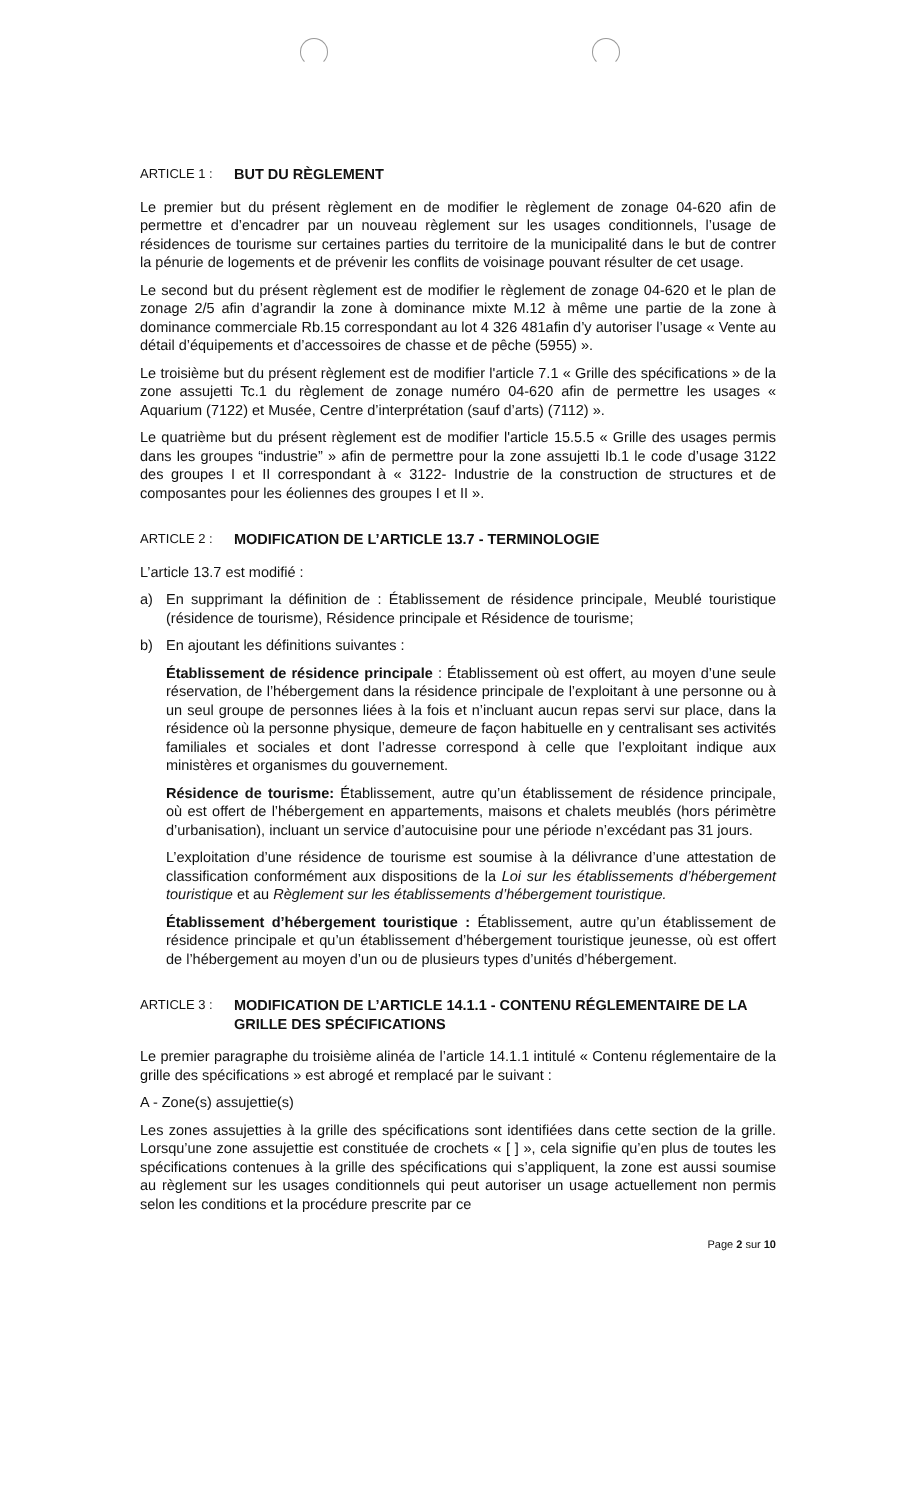ARTICLE 1 : BUT DU RÈGLEMENT
Le premier but du présent règlement en de modifier le règlement de zonage 04-620 afin de permettre et d’encadrer par un nouveau règlement sur les usages conditionnels, l’usage de résidences de tourisme sur certaines parties du territoire de la municipalité dans le but de contrer la pénurie de logements et de prévenir les conflits de voisinage pouvant résulter de cet usage.
Le second but du présent règlement est de modifier le règlement de zonage 04-620 et le plan de zonage 2/5 afin d’agrandir la zone à dominance mixte M.12 à même une partie de la zone à dominance commerciale Rb.15 correspondant au lot 4 326 481afin d’y autoriser l’usage « Vente au détail d’équipements et d’accessoires de chasse et de pêche (5955) ».
Le troisième but du présent règlement est de modifier l'article 7.1 « Grille des spécifications » de la zone assujetti Tc.1 du règlement de zonage numéro 04-620 afin de permettre les usages « Aquarium (7122) et Musée, Centre d’interprétation (sauf d’arts) (7112) ».
Le quatrième but du présent règlement est de modifier l'article 15.5.5 « Grille des usages permis dans les groupes “industrie” » afin de permettre pour la zone assujetti Ib.1 le code d’usage 3122 des groupes I et II correspondant à « 3122- Industrie de la construction de structures et de composantes pour les éoliennes des groupes I et II ».
ARTICLE 2 : MODIFICATION DE L’ARTICLE 13.7 - TERMINOLOGIE
L’article 13.7 est modifié :
a) En supprimant la définition de : Établissement de résidence principale, Meublé touristique (résidence de tourisme), Résidence principale et Résidence de tourisme;
b) En ajoutant les définitions suivantes :
Établissement de résidence principale : Établissement où est offert, au moyen d’une seule réservation, de l’hébergement dans la résidence principale de l’exploitant à une personne ou à un seul groupe de personnes liées à la fois et n’incluant aucun repas servi sur place, dans la résidence où la personne physique, demeure de façon habituelle en y centralisant ses activités familiales et sociales et dont l’adresse correspond à celle que l’exploitant indique aux ministères et organismes du gouvernement.
Résidence de tourisme: Établissement, autre qu’un établissement de résidence principale, où est offert de l’hébergement en appartements, maisons et chalets meublés (hors périmètre d’urbanisation), incluant un service d’autocuisine pour une période n’excédant pas 31 jours.
L’exploitation d’une résidence de tourisme est soumise à la délivrance d’une attestation de classification conformément aux dispositions de la Loi sur les établissements d’hébergement touristique et au Règlement sur les établissements d’hébergement touristique.
Établissement d’hébergement touristique : Établissement, autre qu’un établissement de résidence principale et qu’un établissement d’hébergement touristique jeunesse, où est offert de l’hébergement au moyen d’un ou de plusieurs types d’unités d’hébergement.
ARTICLE 3 : MODIFICATION DE L’ARTICLE 14.1.1 - CONTENU RÉGLEMENTAIRE DE LA GRILLE DES SPÉCIFICATIONS
Le premier paragraphe du troisième alinéa de l’article 14.1.1 intitulé « Contenu réglementaire de la grille des spécifications » est abrogé et remplacé par le suivant :
A - Zone(s) assujettie(s)
Les zones assujetties à la grille des spécifications sont identifiées dans cette section de la grille. Lorsqu’une zone assujettie est constituée de crochets « [ ] », cela signifie qu’en plus de toutes les spécifications contenues à la grille des spécifications qui s’appliquent, la zone est aussi soumise au règlement sur les usages conditionnels qui peut autoriser un usage actuellement non permis selon les conditions et la procédure prescrite par ce
Page 2 sur 10